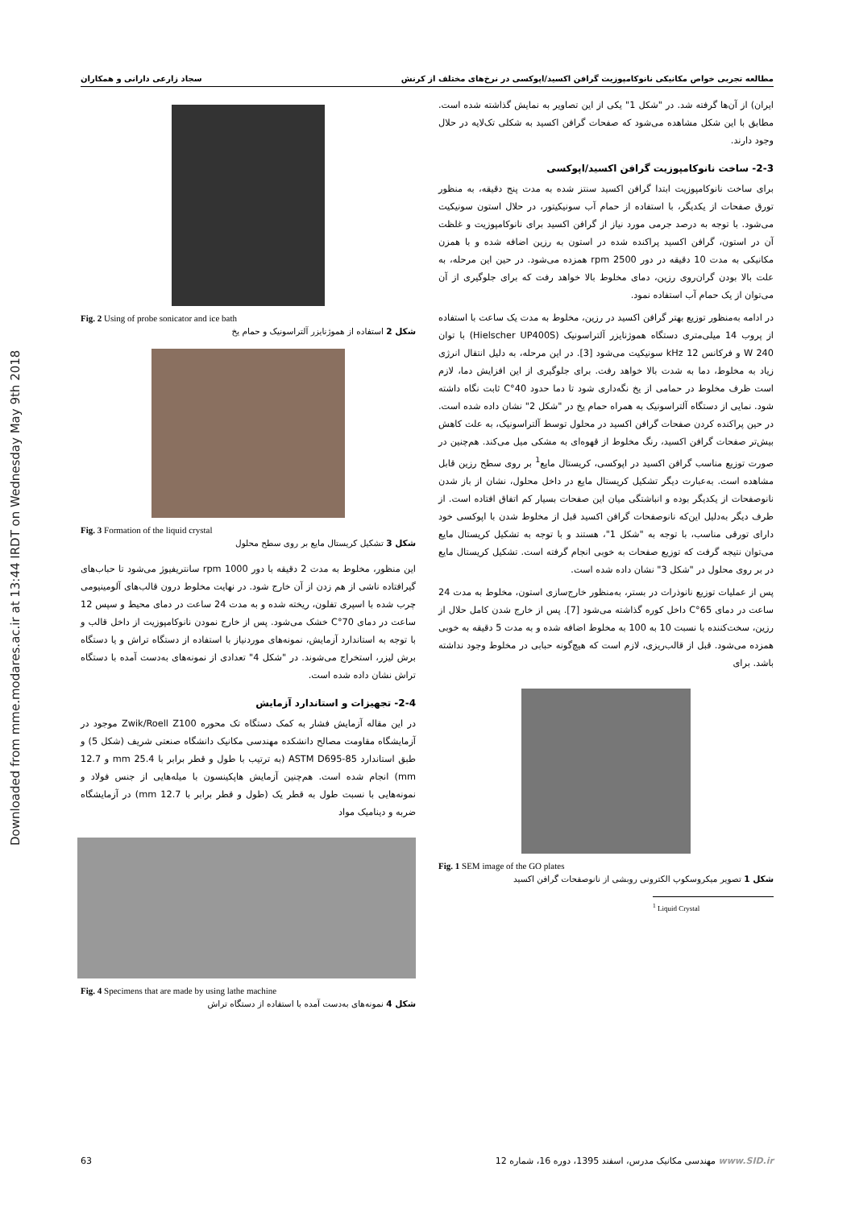Downloaded from mme.modares.ac.ir at 13:44 IRDT on Wednesday May 9th 2018
مطالعه تجربی خواص مکانیکی نانوکامپوزیت گرافن اکسید/اپوکسی در نرخ‌های مختلف از کرنش سجاد زارعی دارانی و همکاران
ایران) از آن‌ها گرفته شد. در "شکل 1" یکی از این تصاویر به نمایش گذاشته شده است. مطابق با این شکل مشاهده می‌شود که صفحات گرافن اکسید به شکلی تک‌لایه در حلال وجود دارند.
2-3- ساخت نانوکامپوزیت گرافن اکسید/اپوکسی
برای ساخت نانوکامپوزیت ابتدا گرافن اکسید سنتز شده به مدت پنج دقیقه، به منظور تورق صفحات از یکدیگر، با استفاده از حمام آب سونیکیتور، در حلال استون سونیکیت می‌شود. با توجه به درصد جرمی مورد نیاز از گرافن اکسید برای نانوکامپوزیت و غلظت آن در استون، گرافن اکسید پراکنده شده در استون به رزین اضافه شده و با همزن مکانیکی به مدت 10 دقیقه در دور 2500 rpm همزده می‌شود. در حین این مرحله، به علت بالا بودن گران‌روی رزین، دمای مخلوط بالا خواهد رفت که برای جلوگیری از آن می‌توان از یک حمام آب استفاده نمود.
در ادامه به‌منظور توزیع بهتر گرافن اکسید در رزین، مخلوط به مدت یک ساعت با استفاده از پروب 14 میلی‌متری دستگاه هموژنایزر آلتراسونیک (Hielscher UP400S) با توان 240 W و فرکانس 12 kHz سونیکیت می‌شود [3]. در این مرحله، به دلیل انتقال انرژی زیاد به مخلوط، دما به شدت بالا خواهد رفت. برای جلوگیری از این افزایش دما، لازم است ظرف مخلوط در حمامی از یخ نگه‌داری شود تا دما حدود 40°C ثابت نگاه داشته شود. نمایی از دستگاه آلتراسونیک به همراه حمام یخ در "شکل 2" نشان داده شده است. در حین پراکنده کردن صفحات گرافن اکسید در محلول توسط آلتراسونیک، به علت کاهش بیش‌تر صفحات گرافن اکسید، رنگ مخلوط از قهوه‌ای به مشکی میل می‌کند. هم‌چنین در صورت توزیع مناسب گرافن اکسید در اپوکسی، کریستال مایع<sup>1</sup> بر روی سطح رزین قابل مشاهده است. به‌عبارت دیگر تشکیل کریستال مایع در داخل محلول، نشان از باز شدن نانوصفحات از یکدیگر بوده و انباشتگی میان این صفحات بسیار کم اتفاق افتاده است. از طرف دیگر به‌دلیل این‌که نانوصفحات گرافن اکسید قبل از مخلوط شدن با اپوکسی خود دارای تورقی مناسب، با توجه به "شکل 1"، هستند و با توجه به تشکیل کریستال مایع می‌توان نتیجه گرفت که توزیع صفحات به خوبی انجام گرفته است. تشکیل کریستال مایع در بر روی محلول در "شکل 3" نشان داده شده است.
پس از عملیات توزیع نانوذرات در بستر، به‌منظور خارج‌سازی استون، مخلوط به مدت 24 ساعت در دمای 65°C داخل کوره گذاشته می‌شود [7]. پس از خارج شدن کامل حلال از رزین، سخت‌کننده با نسبت 10 به 100 به مخلوط اضافه شده و به مدت 5 دقیقه به خوبی همزده می‌شود. قبل از قالب‌ریزی، لازم است که هیچ‌گونه حبابی در مخلوط وجود نداشته باشد. برای
Fig. 1 SEM image of the GO plates
شکل 1 تصویر میکروسکوپ الکترونی روبشی از نانوصفحات گرافن اکسید
<sup>1</sup> Liquid Crystal
Fig. 2 Using of probe sonicator and ice bath
شکل 2 استفاده از هموژنایزر آلتراسونیک و حمام یخ
Fig. 3 Formation of the liquid crystal
شکل 3 تشکیل کریستال مایع بر روی سطح محلول
این منظور، مخلوط به مدت 2 دقیقه با دور 1000 rpm سانتریفیوژ می‌شود تا حباب‌های گیرافتاده ناشی از هم زدن از آن خارج شود. در نهایت مخلوط درون قالب‌های آلومینیومی چرب شده با اسپری تفلون، ریخته شده و به مدت 24 ساعت در دمای محیط و سپس 12 ساعت در دمای 70°C خشک می‌شود. پس از خارج نمودن نانوکامپوزیت از داخل قالب و با توجه به استاندارد آزمایش، نمونه‌های موردنیاز با استفاده از دستگاه تراش و یا دستگاه برش لیزر، استخراج می‌شوند. در "شکل 4" تعدادی از نمونه‌های به‌دست آمده با دستگاه تراش نشان داده شده است.
2-4- تجهیزات و استاندارد آزمایش
در این مقاله آزمایش فشار به کمک دستگاه تک محوره Zwik/Roell Z100 موجود در آزمایشگاه مقاومت مصالح دانشکده مهندسی مکانیک دانشگاه صنعتی شریف (شکل 5) و طبق استاندارد ASTM D695-85 (به ترتیب با طول و قطر برابر با 25.4 mm و 12.7 mm) انجام شده است. هم‌چنین آزمایش هاپکینسون با میله‌هایی از جنس فولاد و نمونه‌هایی با نسبت طول به قطر یک (طول و قطر برابر با 12.7 mm) در آزمایشگاه ضربه و دینامیک مواد
Fig. 4 Specimens that are made by using lathe machine
شکل 4 نمونه‌های به‌دست آمده با استفاده از دستگاه تراش
63 مهندسی مکانیک مدرس، اسفند 1395، دوره 16، شماره 12 www.SID.ir